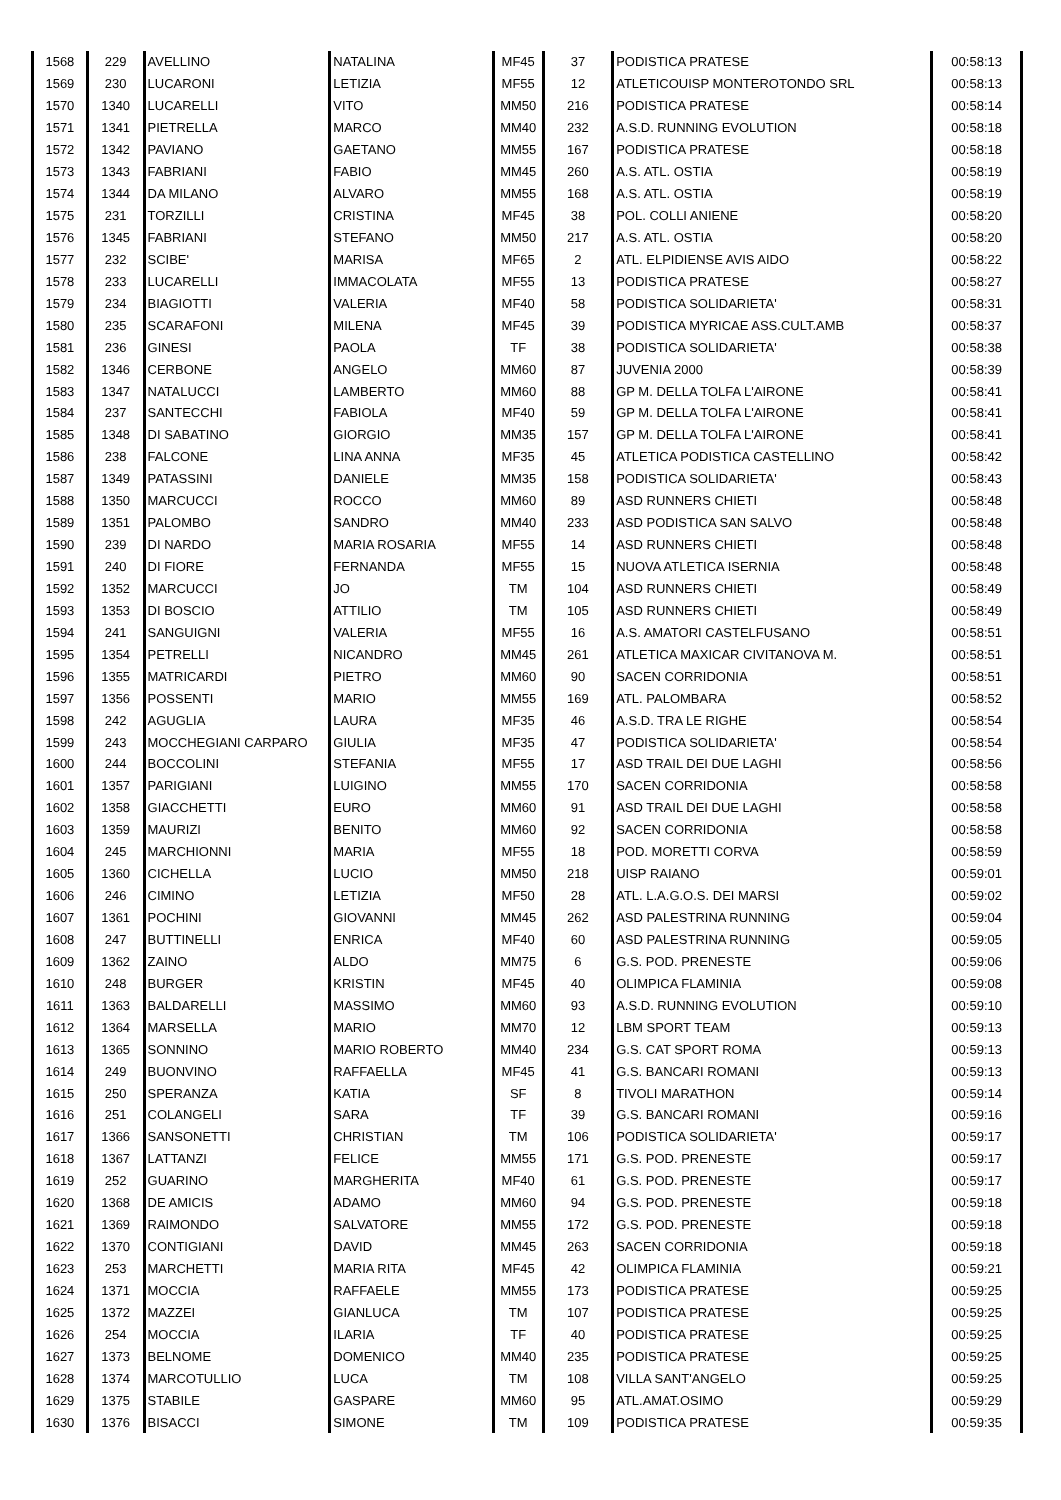| 1568 | 229 | AVELLINO | NATALINA | MF45 | 37 | PODISTICA PRATESE | 00:58:13 |
| 1569 | 230 | LUCARONI | LETIZIA | MF55 | 12 | ATLETICOUISP MONTEROTONDO SRL | 00:58:13 |
| 1570 | 1340 | LUCARELLI | VITO | MM50 | 216 | PODISTICA PRATESE | 00:58:14 |
| 1571 | 1341 | PIETRELLA | MARCO | MM40 | 232 | A.S.D. RUNNING EVOLUTION | 00:58:18 |
| 1572 | 1342 | PAVIANO | GAETANO | MM55 | 167 | PODISTICA PRATESE | 00:58:18 |
| 1573 | 1343 | FABRIANI | FABIO | MM45 | 260 | A.S. ATL. OSTIA | 00:58:19 |
| 1574 | 1344 | DA MILANO | ALVARO | MM55 | 168 | A.S. ATL. OSTIA | 00:58:19 |
| 1575 | 231 | TORZILLI | CRISTINA | MF45 | 38 | POL. COLLI ANIENE | 00:58:20 |
| 1576 | 1345 | FABRIANI | STEFANO | MM50 | 217 | A.S. ATL. OSTIA | 00:58:20 |
| 1577 | 232 | SCIBE' | MARISA | MF65 | 2 | ATL. ELPIDIENSE AVIS AIDO | 00:58:22 |
| 1578 | 233 | LUCARELLI | IMMACOLATA | MF55 | 13 | PODISTICA PRATESE | 00:58:27 |
| 1579 | 234 | BIAGIOTTI | VALERIA | MF40 | 58 | PODISTICA SOLIDARIETA' | 00:58:31 |
| 1580 | 235 | SCARAFONI | MILENA | MF45 | 39 | PODISTICA MYRICAE ASS.CULT.AMB | 00:58:37 |
| 1581 | 236 | GINESI | PAOLA | TF | 38 | PODISTICA SOLIDARIETA' | 00:58:38 |
| 1582 | 1346 | CERBONE | ANGELO | MM60 | 87 | JUVENIA 2000 | 00:58:39 |
| 1583 | 1347 | NATALUCCI | LAMBERTO | MM60 | 88 | GP M. DELLA TOLFA L'AIRONE | 00:58:41 |
| 1584 | 237 | SANTECCHI | FABIOLA | MF40 | 59 | GP M. DELLA TOLFA L'AIRONE | 00:58:41 |
| 1585 | 1348 | DI SABATINO | GIORGIO | MM35 | 157 | GP M. DELLA TOLFA L'AIRONE | 00:58:41 |
| 1586 | 238 | FALCONE | LINA ANNA | MF35 | 45 | ATLETICA PODISTICA CASTELLINO | 00:58:42 |
| 1587 | 1349 | PATASSINI | DANIELE | MM35 | 158 | PODISTICA SOLIDARIETA' | 00:58:43 |
| 1588 | 1350 | MARCUCCI | ROCCO | MM60 | 89 | ASD RUNNERS CHIETI | 00:58:48 |
| 1589 | 1351 | PALOMBO | SANDRO | MM40 | 233 | ASD PODISTICA SAN SALVO | 00:58:48 |
| 1590 | 239 | DI NARDO | MARIA ROSARIA | MF55 | 14 | ASD RUNNERS CHIETI | 00:58:48 |
| 1591 | 240 | DI FIORE | FERNANDA | MF55 | 15 | NUOVA ATLETICA ISERNIA | 00:58:48 |
| 1592 | 1352 | MARCUCCI | JO | TM | 104 | ASD RUNNERS CHIETI | 00:58:49 |
| 1593 | 1353 | DI BOSCIO | ATTILIO | TM | 105 | ASD RUNNERS CHIETI | 00:58:49 |
| 1594 | 241 | SANGUIGNI | VALERIA | MF55 | 16 | A.S. AMATORI CASTELFUSANO | 00:58:51 |
| 1595 | 1354 | PETRELLI | NICANDRO | MM45 | 261 | ATLETICA MAXICAR CIVITANOVA M. | 00:58:51 |
| 1596 | 1355 | MATRICARDI | PIETRO | MM60 | 90 | SACEN CORRIDONIA | 00:58:51 |
| 1597 | 1356 | POSSENTI | MARIO | MM55 | 169 | ATL. PALOMBARA | 00:58:52 |
| 1598 | 242 | AGUGLIA | LAURA | MF35 | 46 | A.S.D. TRA LE RIGHE | 00:58:54 |
| 1599 | 243 | MOCCHEGIANI CARPARO | GIULIA | MF35 | 47 | PODISTICA SOLIDARIETA' | 00:58:54 |
| 1600 | 244 | BOCCOLINI | STEFANIA | MF55 | 17 | ASD TRAIL DEI DUE LAGHI | 00:58:56 |
| 1601 | 1357 | PARIGIANI | LUIGINO | MM55 | 170 | SACEN CORRIDONIA | 00:58:58 |
| 1602 | 1358 | GIACCHETTI | EURO | MM60 | 91 | ASD TRAIL DEI DUE LAGHI | 00:58:58 |
| 1603 | 1359 | MAURIZI | BENITO | MM60 | 92 | SACEN CORRIDONIA | 00:58:58 |
| 1604 | 245 | MARCHIONNI | MARIA | MF55 | 18 | POD. MORETTI CORVA | 00:58:59 |
| 1605 | 1360 | CICHELLA | LUCIO | MM50 | 218 | UISP RAIANO | 00:59:01 |
| 1606 | 246 | CIMINO | LETIZIA | MF50 | 28 | ATL. L.A.G.O.S. DEI MARSI | 00:59:02 |
| 1607 | 1361 | POCHINI | GIOVANNI | MM45 | 262 | ASD PALESTRINA RUNNING | 00:59:04 |
| 1608 | 247 | BUTTINELLI | ENRICA | MF40 | 60 | ASD PALESTRINA RUNNING | 00:59:05 |
| 1609 | 1362 | ZAINO | ALDO | MM75 | 6 | G.S. POD. PRENESTE | 00:59:06 |
| 1610 | 248 | BURGER | KRISTIN | MF45 | 40 | OLIMPICA FLAMINIA | 00:59:08 |
| 1611 | 1363 | BALDARELLI | MASSIMO | MM60 | 93 | A.S.D. RUNNING EVOLUTION | 00:59:10 |
| 1612 | 1364 | MARSELLA | MARIO | MM70 | 12 | LBM SPORT TEAM | 00:59:13 |
| 1613 | 1365 | SONNINO | MARIO ROBERTO | MM40 | 234 | G.S. CAT SPORT ROMA | 00:59:13 |
| 1614 | 249 | BUONVINO | RAFFAELLA | MF45 | 41 | G.S. BANCARI ROMANI | 00:59:13 |
| 1615 | 250 | SPERANZA | KATIA | SF | 8 | TIVOLI MARATHON | 00:59:14 |
| 1616 | 251 | COLANGELI | SARA | TF | 39 | G.S. BANCARI ROMANI | 00:59:16 |
| 1617 | 1366 | SANSONETTI | CHRISTIAN | TM | 106 | PODISTICA SOLIDARIETA' | 00:59:17 |
| 1618 | 1367 | LATTANZI | FELICE | MM55 | 171 | G.S. POD. PRENESTE | 00:59:17 |
| 1619 | 252 | GUARINO | MARGHERITA | MF40 | 61 | G.S. POD. PRENESTE | 00:59:17 |
| 1620 | 1368 | DE AMICIS | ADAMO | MM60 | 94 | G.S. POD. PRENESTE | 00:59:18 |
| 1621 | 1369 | RAIMONDO | SALVATORE | MM55 | 172 | G.S. POD. PRENESTE | 00:59:18 |
| 1622 | 1370 | CONTIGIANI | DAVID | MM45 | 263 | SACEN CORRIDONIA | 00:59:18 |
| 1623 | 253 | MARCHETTI | MARIA RITA | MF45 | 42 | OLIMPICA FLAMINIA | 00:59:21 |
| 1624 | 1371 | MOCCIA | RAFFAELE | MM55 | 173 | PODISTICA PRATESE | 00:59:25 |
| 1625 | 1372 | MAZZEI | GIANLUCA | TM | 107 | PODISTICA PRATESE | 00:59:25 |
| 1626 | 254 | MOCCIA | ILARIA | TF | 40 | PODISTICA PRATESE | 00:59:25 |
| 1627 | 1373 | BELNOME | DOMENICO | MM40 | 235 | PODISTICA PRATESE | 00:59:25 |
| 1628 | 1374 | MARCOTULLIO | LUCA | TM | 108 | VILLA SANT'ANGELO | 00:59:25 |
| 1629 | 1375 | STABILE | GASPARE | MM60 | 95 | ATL.AMAT.OSIMO | 00:59:29 |
| 1630 | 1376 | BISACCI | SIMONE | TM | 109 | PODISTICA PRATESE | 00:59:35 |